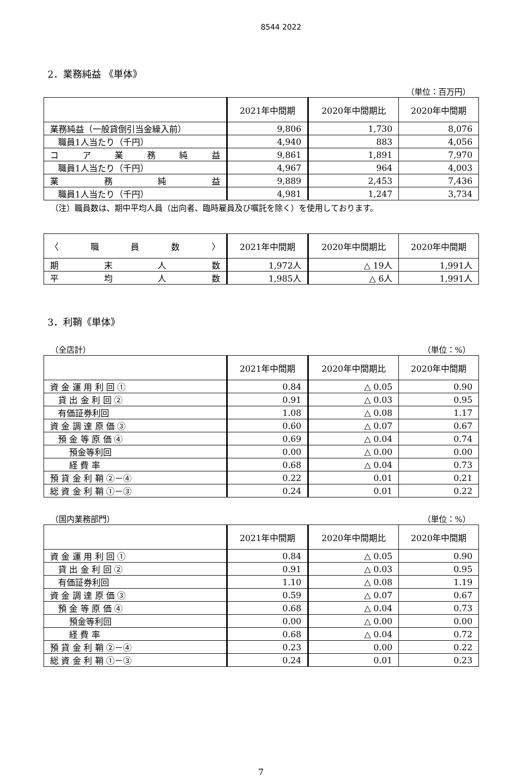8544 2022
2．業務純益 《単体》
（単位：百万円）
| | 2021年中間期 | 2020年中間期比 | 2020年中間期 |
| --- | --- | --- | --- |
| 業務純益（一般貸倒引当金繰入前） | 9,806 | 1,730 | 8,076 |
| 職員1人当たり（千円） | 4,940 | 883 | 4,056 |
| コア業務純益 | 9,861 | 1,891 | 7,970 |
| 職員1人当たり（千円） | 4,967 | 964 | 4,003 |
| 業務純益 | 9,889 | 2,453 | 7,436 |
| 職員1人当たり（千円） | 4,981 | 1,247 | 3,734 |
（注）職員数は、期中平均人員（出向者、臨時雇員及び嘱託を除く）を使用しております。
| 〈 職 員 数 〉 | 2021年中間期 | 2020年中間期比 | 2020年中間期 |
| --- | --- | --- | --- |
| 期末人数 | 1,972人 | △ 19人 | 1,991人 |
| 平均人数 | 1,985人 | △ 6人 | 1,991人 |
3．利鞘《単体》
（全店計） （単位：%）
| | 2021年中間期 | 2020年中間期比 | 2020年中間期 |
| --- | --- | --- | --- |
| 資 金 運 用 利 回 ① | 0.84 | △ 0.05 | 0.90 |
| 貸 出 金 利 回 ② | 0.91 | △ 0.03 | 0.95 |
| 有価証券利回 | 1.08 | △ 0.08 | 1.17 |
| 資 金 調 達 原 価 ③ | 0.60 | △ 0.07 | 0.67 |
| 預 金 等 原 価 ④ | 0.69 | △ 0.04 | 0.74 |
| 預金等利回 | 0.00 | △ 0.00 | 0.00 |
| 経 費 率 | 0.68 | △ 0.04 | 0.73 |
| 預 貸 金 利 鞘 ②－④ | 0.22 | 0.01 | 0.21 |
| 総 資 金 利 鞘 ①－③ | 0.24 | 0.01 | 0.22 |
（国内業務部門） （単位：%）
| | 2021年中間期 | 2020年中間期比 | 2020年中間期 |
| --- | --- | --- | --- |
| 資 金 運 用 利 回 ① | 0.84 | △ 0.05 | 0.90 |
| 貸 出 金 利 回 ② | 0.91 | △ 0.03 | 0.95 |
| 有価証券利回 | 1.10 | △ 0.08 | 1.19 |
| 資 金 調 達 原 価 ③ | 0.59 | △ 0.07 | 0.67 |
| 預 金 等 原 価 ④ | 0.68 | △ 0.04 | 0.73 |
| 預金等利回 | 0.00 | △ 0.00 | 0.00 |
| 経 費 率 | 0.68 | △ 0.04 | 0.72 |
| 預 貸 金 利 鞘 ②－④ | 0.23 | 0.00 | 0.22 |
| 総 資 金 利 鞘 ①－③ | 0.24 | 0.01 | 0.23 |
7